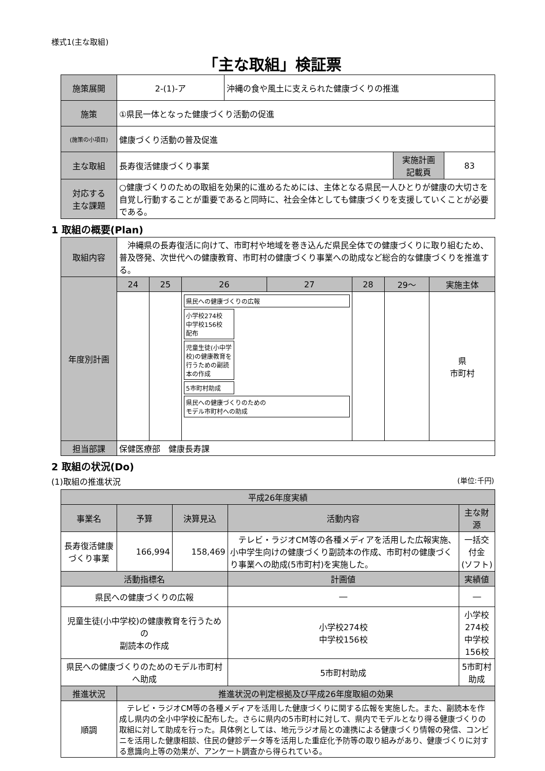様式1(主な取組)
「主な取組」検証票
| 施策展開 | 2-(1)-ア | 沖縄の食や風土に支えられた健康づくりの推進 | | |
| 施策 | ①県民一体となった健康づくり活動の促進 | | | |
| (施策の小項目) | 健康づくり活動の普及促進 | | | |
| 主な取組 | 長寿復活健康づくり事業 | | 実施計画 記載頁 | 83 |
| 対応する 主な課題 | ○健康づくりのための取組を効果的に進めるためには、主体となる県民一人ひとりが健康の大切さを自覚し行動することが重要であると同時に、社会全体としても健康づくりを支援していくことが必要である。 | | | |
1 取組の概要(Plan)
| 取組内容 | 沖縄県の長寿復活に向けて、市町村や地域を巻き込んだ県民全体での健康づくりに取り組むため、普及啓発、次世代への健康教育、市町村の健康づくり事業への助成など総合的な健康づくりを推進する。 | | | | | | |
| 年度別計画 | 24 | 25 | 26 | 27 | 28 | 29～ | 実施主体 |
| | | | 県民への健康づくりの広報 小学校274校 中学校156校 配布 児童生徒(小中学校)の健康教育を行うための副読本の作成 5市町村助成 県民への健康づくりのための モデル市町村への助成 | | | | 県 市町村 |
| 担当部課 | 保健医療部 健康長寿課 | | | | | | |
2 取組の状況(Do)
(1)取組の推進状況 (単位:千円)
| 平成26年度実績 | | | | | |
| --- | --- | --- | --- | --- | --- |
| 事業名 | 予算 | 決算見込 | 活動内容 | | 主な財源 |
| 長寿復活健康づくり事業 | 166,994 | 158,469 | テレビ・ラジオCM等の各種メディアを活用した広報実施、小中学生向けの健康づくり副読本の作成、市町村の健康づくり事業への助成(5市町村)を実施した。 | | 一括交付金 (ソフト) |
| 活動指標名 | | | | 計画値 | 実績値 |
| 県民への健康づくりの広報 | | | | ― | ― |
| 児童生徒(小中学校)の健康教育を行うための 副読本の作成 | | | | 小学校274校 中学校156校 | 小学校274校 中学校156校 |
| 県民への健康づくりのためのモデル市町村へ助成 | | | | 5市町村助成 | 5市町村助成 |
| 推進状況 | 推進状況の判定根拠及び平成26年度取組の効果 | | | | |
| 順調 | テレビ・ラジオCM等の各種メディアを活用した健康づくりに関する広報を実施した。また、副読本を作成し県内の全小中学校に配布した。さらに県内の5市町村に対して、県内でモデルとなり得る健康づくりの取組に対して助成を行った。具体例としては、地元ラジオ局との連携による健康づくり情報の発信、コンビニを活用した健康相談、住民の健診データ等を活用した重症化予防等の取り組みがあり、健康づくりに対する意識向上等の効果が、アンケート調査から得られている。 | | | | |